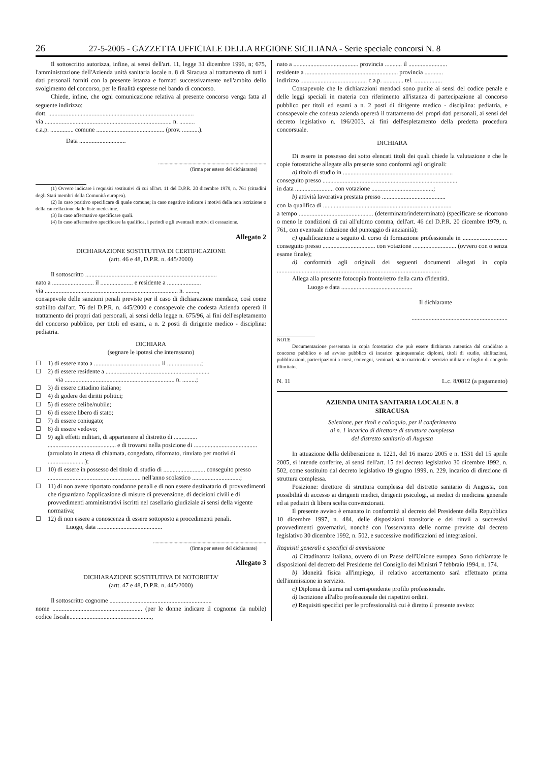26 27-5-2005 - GAZZETTA UFFICIALE DELLA REGIONE SICILIANA - Serie speciale concorsi N. 8
Il sottoscritto autorizza, infine, ai sensi dell'art. 11, legge 31 dicembre 1996, n; 675, l'amministrazione dell'Azienda unità sanitaria locale n. 8 di Siracusa al trattamento di tutti i dati personali forniti con la presente istanza e formati successivamente nell'ambito dello svolgimento del concorso, per le finalità espresse nel bando di concorso.
Chiede, infine, che ogni comunicazione relativa al presente concorso venga fatta al seguente indirizzo:
dott. ..............................................................................................
via .................................................................................. n. ..........
c.a.p. ............... comune ............................................ (prov. ...........).
Data ..............................
.....................................................................................
(firma per esteso del dichiarante)
(1) Ovvero indicare i requisiti sostitutivi di cui all'art. 11 del D.P.R. 20 dicembre 1979, n. 761 (cittadini degli Stati membri della Comunità europea).
(2) In caso positivo specificare di quale comune; in caso negativo indicare i motivi della non iscrizione o della cancellazione dalle liste medesime.
(3) In caso affermativo specificare quali.
(4) In caso affermativo specificare la qualifica, i periodi e gli eventuali motivi di cessazione.
Allegato 2
DICHIARAZIONE SOSTITUTIVA DI CERTIFICAZIONE
(artt. 46 e 48, D.P.R. n. 445/2000)
Il sottoscritto .....................................................................................
nato a ........................... il ..................... e residente a ......................
via ...................................................................................... n. ........,
consapevole delle sanzioni penali previste per il caso di dichiarazione mendace, così come stabilito dall'art. 76 del D.P.R. n. 445/2000 e consapevole che codesta Azienda opererà il trattamento dei propri dati personali, ai sensi della legge n. 675/96, ai fini dell'espletamento del concorso pubblico, per titoli ed esami, a n. 2 posti di dirigente medico - disciplina: pediatria.
DICHIARA
(segnare le ipotesi che interessano)
☐ 1) di essere nato a ........................................... il ......................;
☐ 2) di essere residente a ...................................................................
via ....................................................................... n. .........;
☐ 3) di essere cittadino italiano;
☐ 4) di godere dei diritti politici;
☐ 5) di essere celibe/nubile;
☐ 6) di essere libero di stato;
☐ 7) di essere coniugato;
☐ 8) di essere vedovo;
☐ 9) agli effetti militari, di appartenere al distretto di ............... ............................................ e di trovarsi nella posizione di ......................................... (arruolato in attesa di chiamata, congedato, riformato, rinviato per motivi di ........................);
☐ 10) di essere in possesso del titolo di studio di ........................... conseguito presso ............................................................ nell'anno scolastico ...............................;
☐ 11) di non avere riportato condanne penali e di non essere destinatario di provvedimenti che riguardano l'applicazione di misure di prevenzione, di decisioni civili e di provvedimenti amministrativi iscritti nel casellario giudiziale ai sensi della vigente normativa;
☐ 12) di non essere a conoscenza di essere sottoposto a procedimenti penali.
Luogo, data ..........................................
.........................................................................................
(firma per esteso del dichiarante)
Allegato 3
DICHIARAZIONE SOSTITUTIVA DI NOTORIETA'
(artt. 47 e 48, D.P.R. n. 445/2000)
Il sottoscritto cognome ..................................................................
nome .......................................................... (per le donne indicare il cognome da nubile) codice fiscale.....................................................,
nato a .......................................... provincia ........... il .........................
residente a ............................................................ provincia ............
indirizzo ........................................... c.a.p. ............. tel. ..................
Consapevole che le dichiarazioni mendaci sono punite ai sensi del codice penale e delle leggi speciali in materia con riferimento all'istanza di partecipazione al concorso pubblico per titoli ed esami a n. 2 posti di dirigente medico - disciplina: pediatria, e consapevole che codesta azienda opererà il trattamento dei propri dati personali, ai sensi del decreto legislativo n. 196/2003, ai fini dell'espletamento della predetta procedura concorsuale.
DICHIARA
Di essere in possesso dei sotto elencati titoli dei quali chiede la valutazione e che le copie fotostatiche allegate alla presente sono conformi agli originali:
a) titolo di studio in .......................................................................
conseguito presso .......................................................................................
in data ......................... con votazione ........................................;
b) attività lavorativa prestata presso .........................................
con la qualifica di ...................................................................................
a tempo ................................................ (determinato/indeterminato) (specificare se ricorrono o meno le condizioni di cui all'ultimo comma, dell'art. 46 del D.P.R. 20 dicembre 1979, n. 761, con eventuale riduzione del punteggio di anzianità);
c) qualificazione a seguito di corso di formazione professionale in ............................. conseguito presso .................................. con votazione ............................ (ovvero con o senza esame finale);
d) conformità agli originali dei seguenti documenti allegati in copia ..........................................................................................................
Allega alla presente fotocopia fronte/retro della carta d'identità.
Luogo e data ..............................................
Il dichiarante
..............................................................
NOTE
Documentazione presentata in copia fotostatica che può essere dichiarata autentica dal candidato a concorso pubblico o ad avviso pubblico di incarico quinquennale: diplomi, titoli di studio, abilitazioni, pubblicazioni, partecipazioni a corsi, convegni, seminari, stato matricolare servizio militare o foglio di congedo illimitato.
N. 11 L.c. 8/0812 (a pagamento)
AZIENDA UNITA SANITARIA LOCALE N. 8
SIRACUSA
Selezione, per titoli e colloquio, per il conferimento
di n. 1 incarico di direttore di struttura complessa
del distretto sanitario di Augusta
In attuazione della deliberazione n. 1221, del 16 marzo 2005 e n. 1531 del 15 aprile 2005, si intende conferire, ai sensi dell'art. 15 del decreto legislativo 30 dicembre 1992, n. 502, come sostituito dal decreto legislativo 19 giugno 1999, n. 229, incarico di direzione di struttura complessa.
Posizione: direttore di struttura complessa del distretto sanitario di Augusta, con possibilità di accesso ai dirigenti medici, dirigenti psicologi, ai medici di medicina generale ed ai pediatri di libera scelta convenzionati.
Il presente avviso è emanato in conformità al decreto del Presidente della Repubblica 10 dicembre 1997, n. 484, delle disposizioni transitorie e dei rinvii a successivi provvedimenti governativi, nonché con l'osservanza delle norme previste dal decreto legislativo 30 dicembre 1992, n. 502, e successive modificazioni ed integrazioni.
Requisiti generali e specifici di ammissione
a) Cittadinanza italiana, ovvero di un Paese dell'Unione europea. Sono richiamate le disposizioni del decreto del Presidente del Consiglio dei Ministri 7 febbraio 1994, n. 174.
b) Idoneità fisica all'impiego, il relativo accertamento sarà effettuato prima dell'immissione in servizio.
c) Diploma di laurea nel corrispondente profilo professionale.
d) Iscrizione all'albo professionale dei rispettivi ordini.
e) Requisiti specifici per le professionalità cui è diretto il presente avviso: